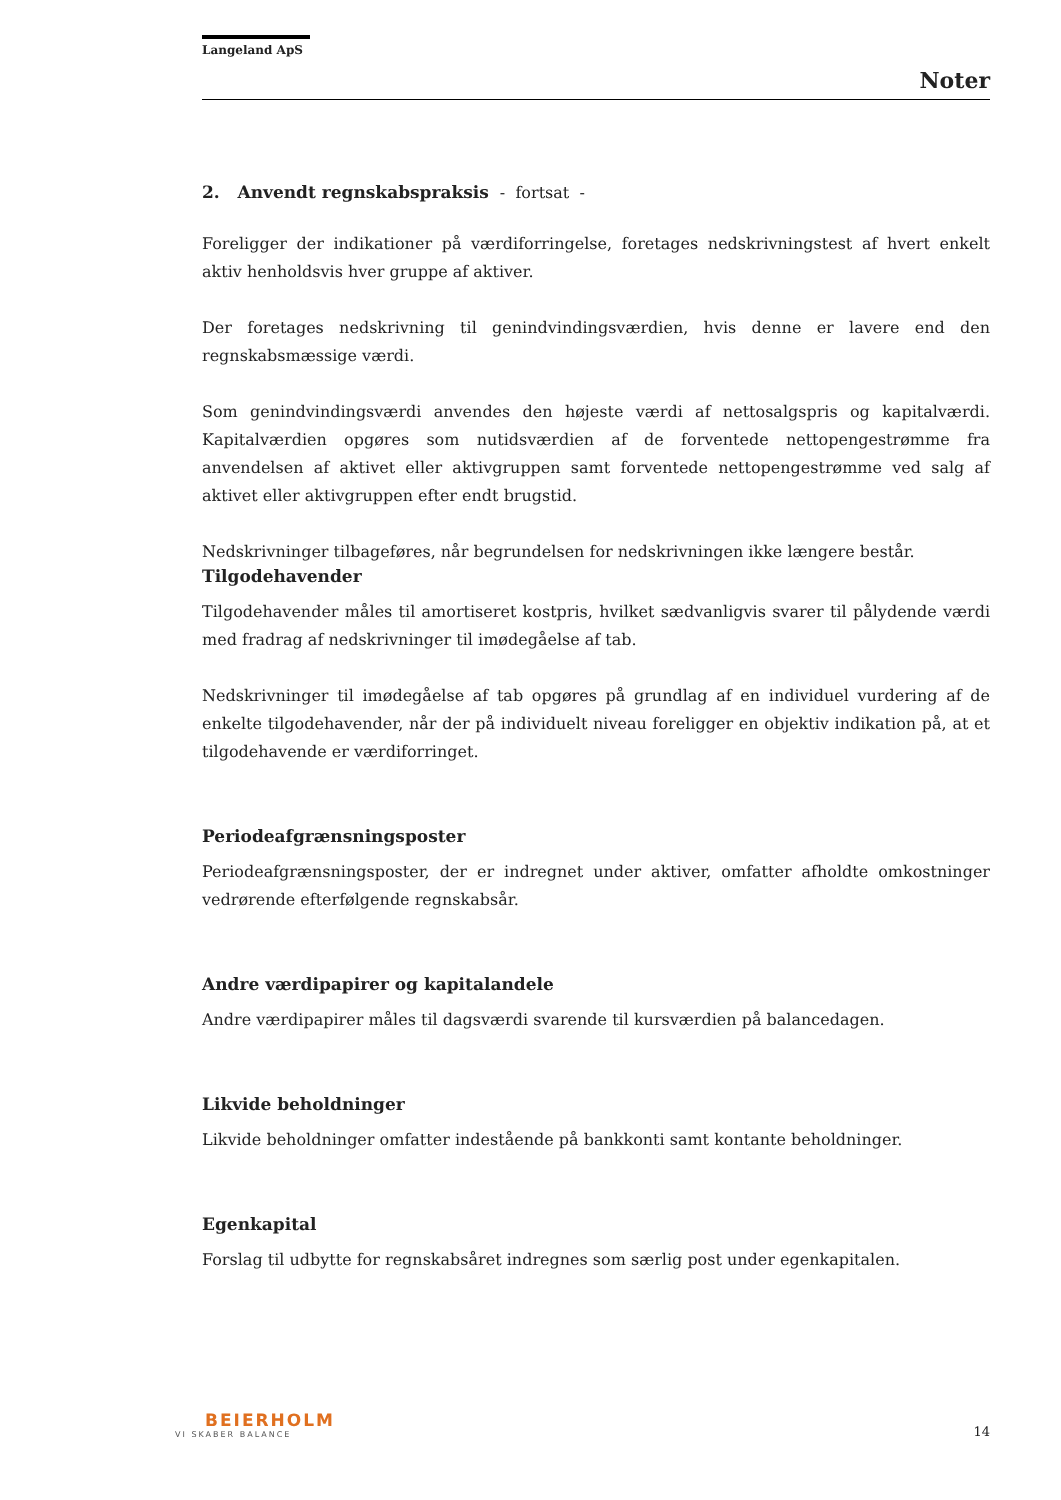Langeland ApS
Noter
2. Anvendt regnskabspraksis - fortsat -
Foreligger der indikationer på værdiforringelse, foretages nedskrivningstest af hvert enkelt aktiv henholdsvis hver gruppe af aktiver.
Der foretages nedskrivning til genindvindingsværdien, hvis denne er lavere end den regnskabsmæssige værdi.
Som genindvindingsværdi anvendes den højeste værdi af nettosalgspris og kapitalværdi. Kapitalværdien opgøres som nutidsværdien af de forventede nettopengestrømme fra anvendelsen af aktivet eller aktivgruppen samt forventede nettopengestrømme ved salg af aktivet eller aktivgruppen efter endt brugstid.
Nedskrivninger tilbageføres, når begrundelsen for nedskrivningen ikke længere består.
Tilgodehavender
Tilgodehavender måles til amortiseret kostpris, hvilket sædvanligvis svarer til pålydende værdi med fradrag af nedskrivninger til imødegåelse af tab.
Nedskrivninger til imødegåelse af tab opgøres på grundlag af en individuel vurdering af de enkelte tilgodehavender, når der på individuelt niveau foreligger en objektiv indikation på, at et tilgodehavende er værdiforringet.
Periodeafgrænsningsposter
Periodeafgrænsningsposter, der er indregnet under aktiver, omfatter afholdte omkostninger vedrørende efterfølgende regnskabsår.
Andre værdipapirer og kapitalandele
Andre værdipapirer måles til dagsværdi svarende til kursværdien på balancedagen.
Likvide beholdninger
Likvide beholdninger omfatter indestående på bankkonti samt kontante beholdninger.
Egenkapital
Forslag til udbytte for regnskabsåret indregnes som særlig post under egenkapitalen.
BEIERHOLM
VI SKABER BALANCE
14